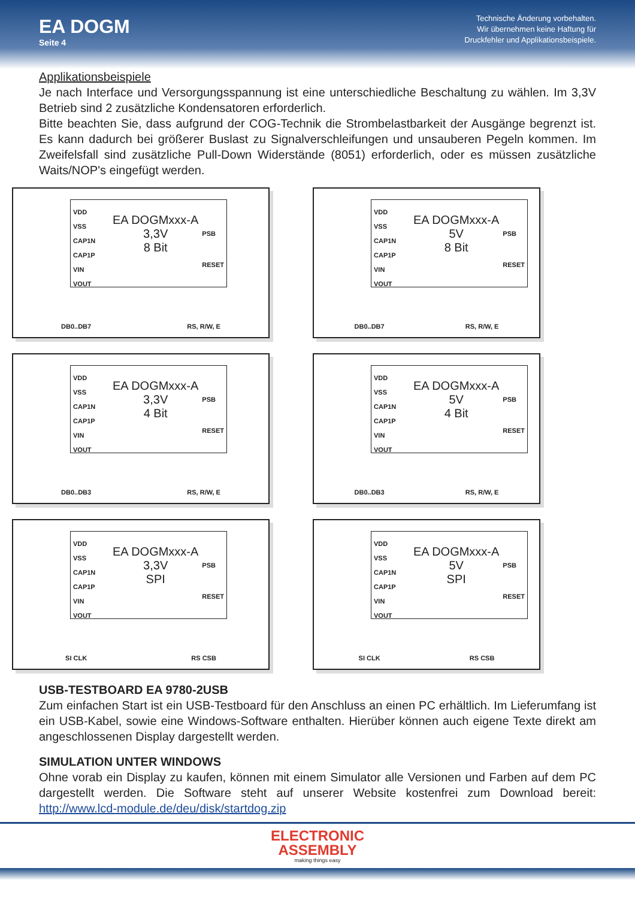EA DOGM
Seite 4
Technische Änderung vorbehalten.
Wir übernehmen keine Haftung für
Druckfehler und Applikationsbeispiele.
Applikationsbeispiele
Je nach Interface und Versorgungsspannung ist eine unterschiedliche Beschaltung zu wählen. Im 3,3V Betrieb sind 2 zusätzliche Kondensatoren erforderlich.
Bitte beachten Sie, dass aufgrund der COG-Technik die Strombelastbarkeit der Ausgänge begrenzt ist. Es kann dadurch bei größerer Buslast zu Signalverschleifungen und unsauberen Pegeln kommen. Im Zweifelsfall sind zusätzliche Pull-Down Widerstände (8051) erforderlich, oder es müssen zusätzliche Waits/NOP's eingefügt werden.
VDD
VSS
CAP1N
CAP1P
VIN
VOUT
EA DOGMxxx-A
3,3V
8 Bit
PSB
RESET
DB0..DB7 RS, R/W, E
VDD
VSS
CAP1N
CAP1P
VIN
VOUT
EA DOGMxxx-A
5V
8 Bit
PSB
RESET
DB0..DB7 RS, R/W, E
VDD
VSS
CAP1N
CAP1P
VIN
VOUT
EA DOGMxxx-A
3,3V
4 Bit
PSB
RESET
DB0..DB3 RS, R/W, E
VDD
VSS
CAP1N
CAP1P
VIN
VOUT
EA DOGMxxx-A
5V
4 Bit
PSB
RESET
DB0..DB3 RS, R/W, E
VDD
VSS
CAP1N
CAP1P
VIN
VOUT
EA DOGMxxx-A
3,3V
SPI
PSB
RESET
SI CLK RS CSB
VDD
VSS
CAP1N
CAP1P
VIN
VOUT
EA DOGMxxx-A
5V
SPI
PSB
RESET
SI CLK RS CSB
USB-TESTBOARD EA 9780-2USB
Zum einfachen Start ist ein USB-Testboard für den Anschluss an einen PC erhältlich. Im Lieferumfang ist ein USB-Kabel, sowie eine Windows-Software enthalten. Hierüber können auch eigene Texte direkt am angeschlossenen Display dargestellt werden.
SIMULATION UNTER WINDOWS
Ohne vorab ein Display zu kaufen, können mit einem Simulator alle Versionen und Farben auf dem PC dargestellt werden. Die Software steht auf unserer Website kostenfrei zum Download bereit: http://www.lcd-module.de/deu/disk/startdog.zip
ELECTRONIC
ASSEMBLY
making things easy